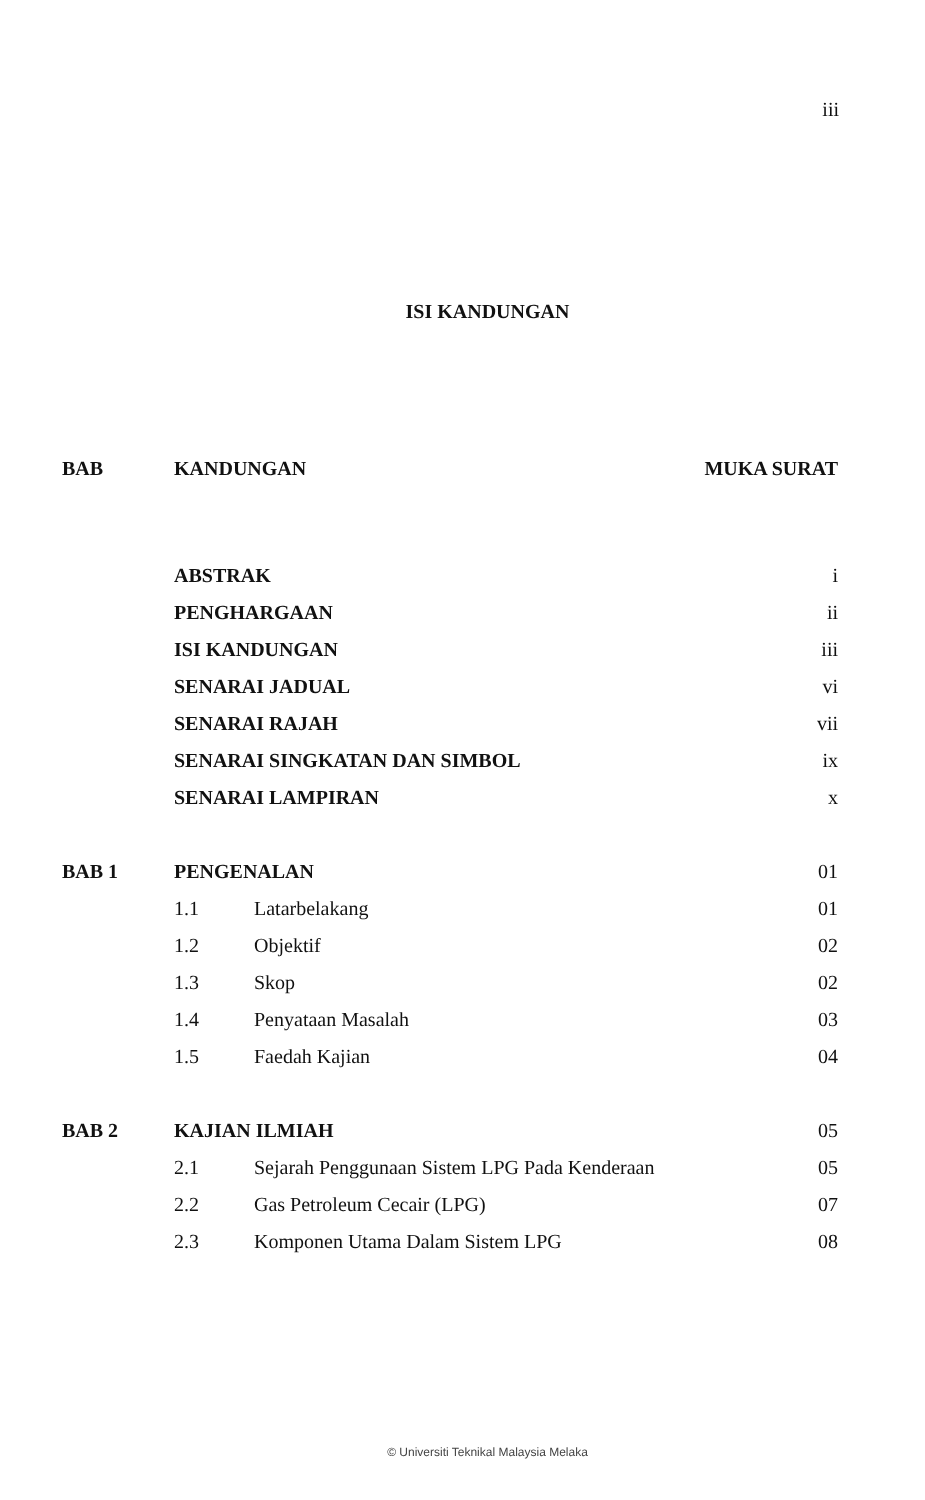iii
ISI KANDUNGAN
| BAB | KANDUNGAN | | MUKA SURAT |
| --- | --- | --- | --- |
| | ABSTRAK | | i |
| | PENGHARGAAN | | ii |
| | ISI KANDUNGAN | | iii |
| | SENARAI JADUAL | | vi |
| | SENARAI RAJAH | | vii |
| | SENARAI SINGKATAN DAN SIMBOL | | ix |
| | SENARAI LAMPIRAN | | x |
| BAB 1 | PENGENALAN | | 01 |
| | 1.1 | Latarbelakang | 01 |
| | 1.2 | Objektif | 02 |
| | 1.3 | Skop | 02 |
| | 1.4 | Penyataan Masalah | 03 |
| | 1.5 | Faedah Kajian | 04 |
| BAB 2 | KAJIAN ILMIAH | | 05 |
| | 2.1 | Sejarah Penggunaan Sistem LPG Pada Kenderaan | 05 |
| | 2.2 | Gas Petroleum Cecair (LPG) | 07 |
| | 2.3 | Komponen Utama Dalam Sistem LPG | 08 |
© Universiti Teknikal Malaysia Melaka